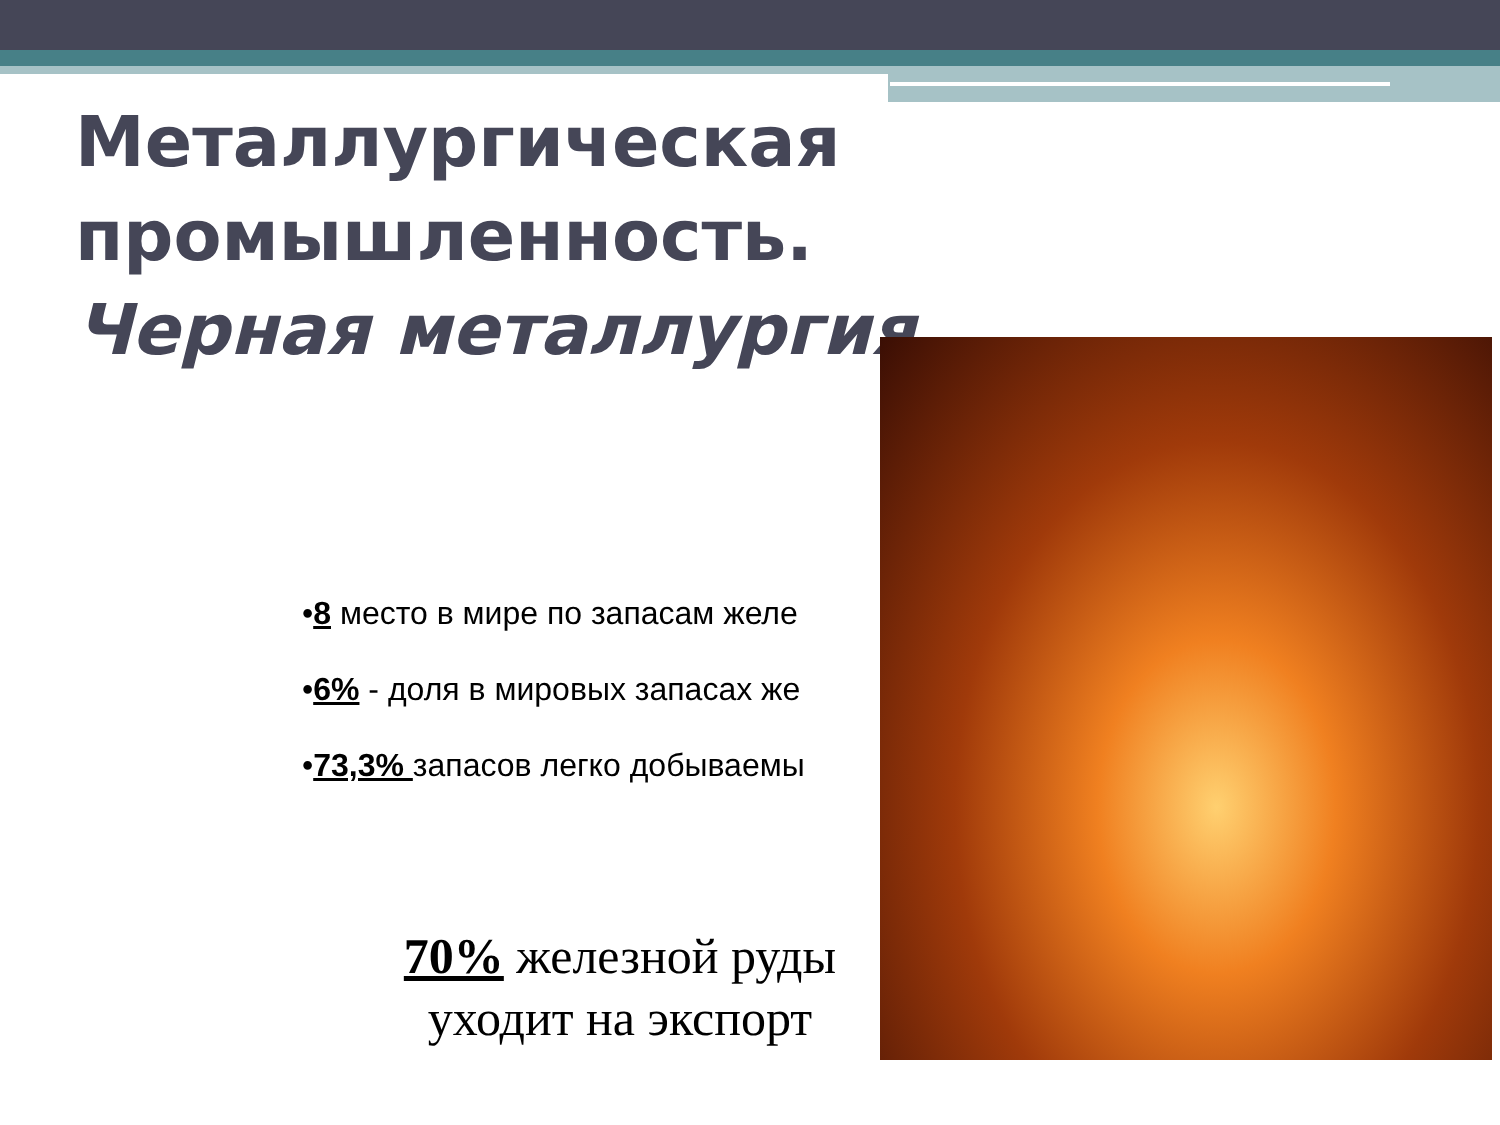Металлургическая промышленность.
Черная металлургия
•8 место в мире по запасам желе
•6% - доля в мировых запасах же
•73,3% запасов легко добываемы
70% железной руды
уходит на экспорт